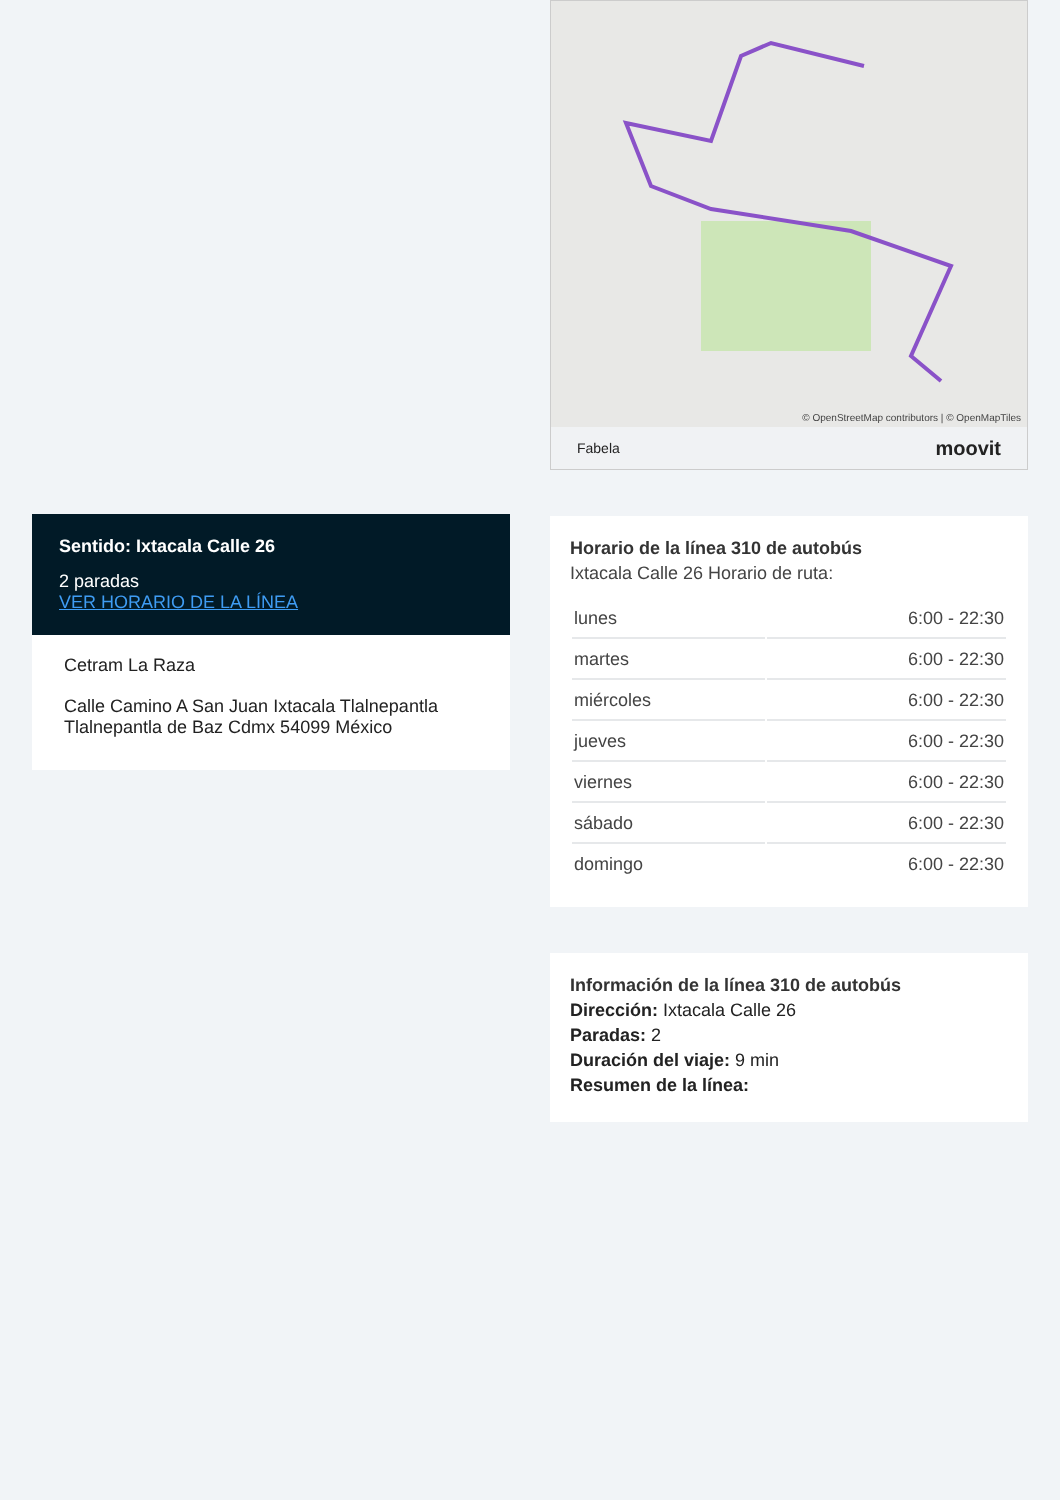Sentido: Ixtacala Calle 26
2 paradas
VER HORARIO DE LA LÍNEA
Cetram La Raza
Calle Camino A San Juan Ixtacala Tlalnepantla Tlalnepantla de Baz Cdmx 54099 México
© OpenStreetMap contributors | © OpenMapTiles
Fabela moovit
Horario de la línea 310 de autobús
Ixtacala Calle 26 Horario de ruta:
| lunes | 6:00 - 22:30 |
| martes | 6:00 - 22:30 |
| miércoles | 6:00 - 22:30 |
| jueves | 6:00 - 22:30 |
| viernes | 6:00 - 22:30 |
| sábado | 6:00 - 22:30 |
| domingo | 6:00 - 22:30 |
Información de la línea 310 de autobús
Dirección: Ixtacala Calle 26
Paradas: 2
Duración del viaje: 9 min
Resumen de la línea: